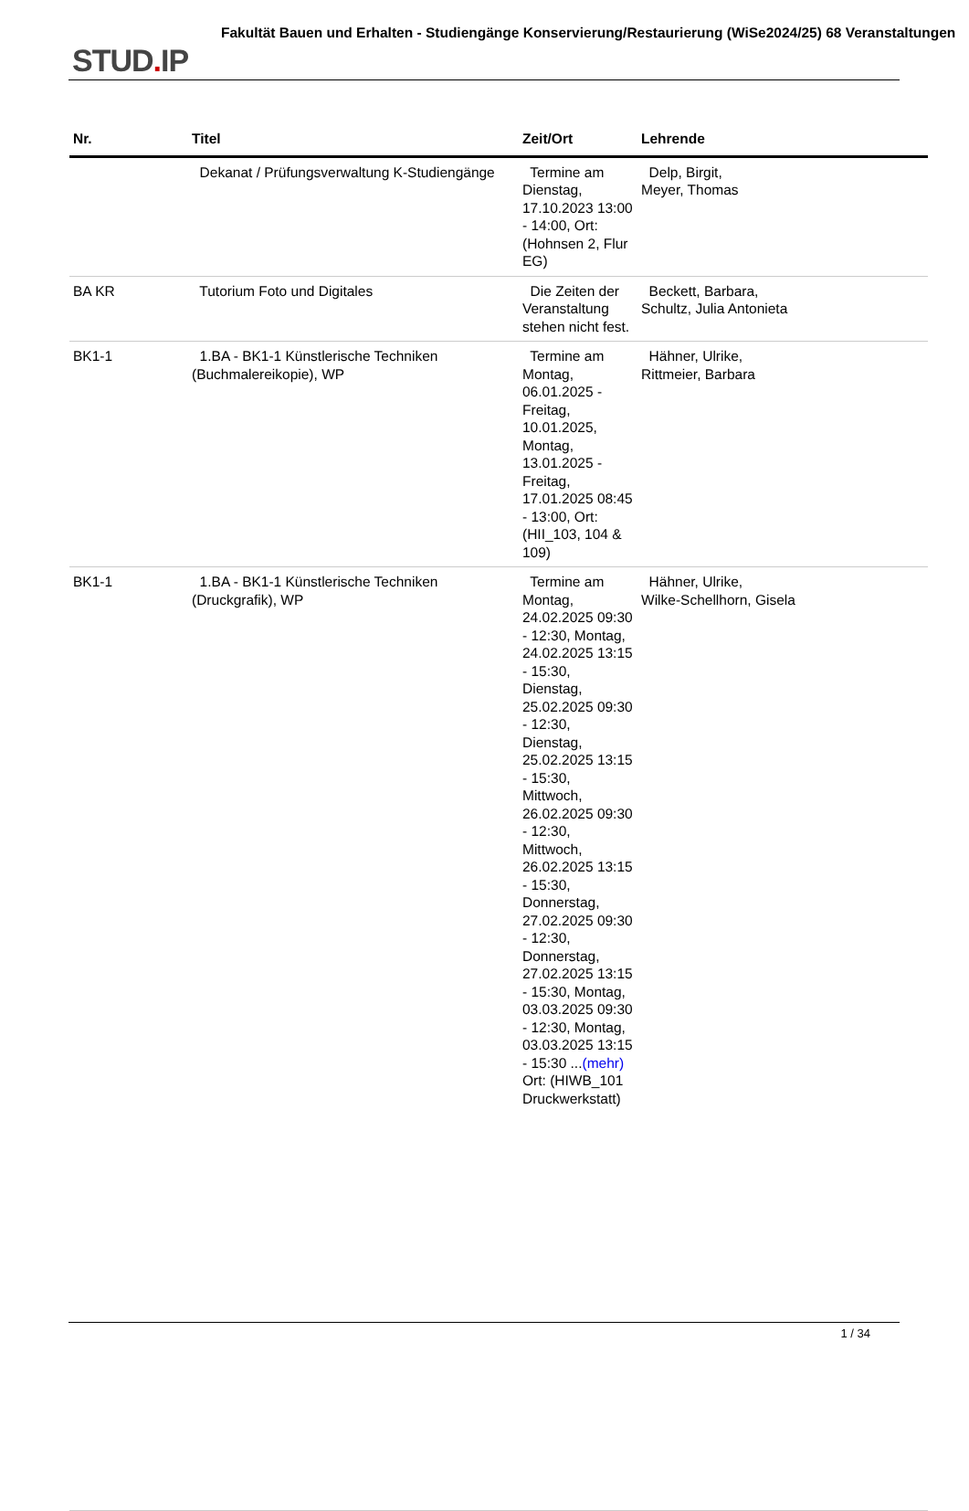STUD. IP
Fakultät Bauen und Erhalten - Studiengänge Konservierung/Restaurierung (WiSe2024/25) 68 Veranstaltungen
| Nr. | Titel | Zeit/Ort | Lehrende |
| --- | --- | --- | --- |
| | Dekanat / Prüfungsverwaltung K-Studiengänge | Termine am Dienstag, 17.10.2023 13:00 - 14:00, Ort: (Hohnsen 2, Flur EG) | Delp, Birgit, Meyer, Thomas |
| BA KR | Tutorium Foto und Digitales | Die Zeiten der Veranstaltung stehen nicht fest. | Beckett, Barbara, Schultz, Julia Antonieta |
| BK1-1 | 1.BA - BK1-1 Künstlerische Techniken (Buchmalereikopie), WP | Termine am Montag, 06.01.2025 - Freitag, 10.01.2025, Montag, 13.01.2025 - Freitag, 17.01.2025 08:45 - 13:00, Ort: (HII_103, 104 & 109) | Hähner, Ulrike, Rittmeier, Barbara |
| BK1-1 | 1.BA - BK1-1 Künstlerische Techniken (Druckgrafik), WP | Termine am Montag, 24.02.2025 09:30 - 12:30, Montag, 24.02.2025 13:15 - 15:30, Dienstag, 25.02.2025 09:30 - 12:30, Dienstag, 25.02.2025 13:15 - 15:30, Mittwoch, 26.02.2025 09:30 - 12:30, Mittwoch, 26.02.2025 13:15 - 15:30, Donnerstag, 27.02.2025 09:30 - 12:30, Donnerstag, 27.02.2025 13:15 - 15:30, Montag, 03.03.2025 09:30 - 12:30, Montag, 03.03.2025 13:15 - 15:30 ... (mehr) Ort: (HIWB_101 Druckwerkstatt) | Hähner, Ulrike, Wilke-Schellhorn, Gisela |
1 / 34